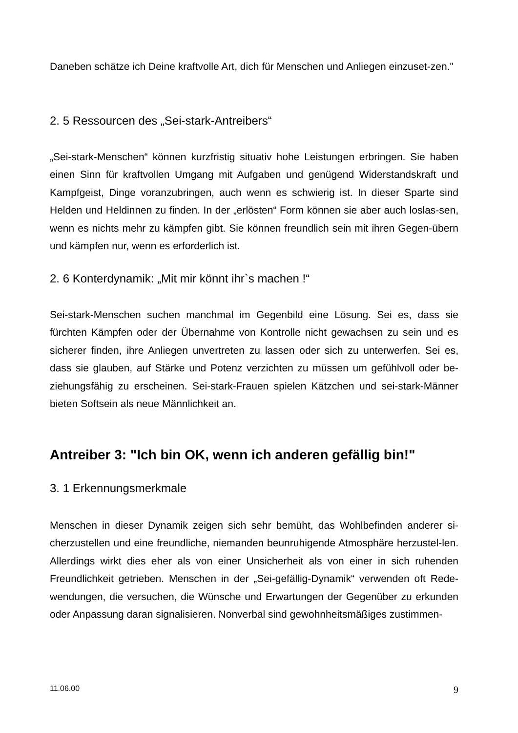Daneben schätze ich Deine kraftvolle Art, dich für Menschen und Anliegen einzuset-zen."
2. 5 Ressourcen des „Sei-stark-Antreibers“
„Sei-stark-Menschen“ können kurzfristig situativ hohe Leistungen erbringen. Sie haben einen Sinn für kraftvollen Umgang mit Aufgaben und genügend Widerstandskraft und Kampfgeist, Dinge voranzubringen, auch wenn es schwierig ist. In dieser Sparte sind Helden und Heldinnen zu finden. In der „erlösten“ Form können sie aber auch loslas-sen, wenn es nichts mehr zu kämpfen gibt. Sie können freundlich sein mit ihren Gegen-übern und kämpfen nur, wenn es erforderlich ist.
2. 6 Konterdynamik: „Mit mir könnt ihr`s machen !“
Sei-stark-Menschen suchen manchmal im Gegenbild eine Lösung. Sei es, dass sie fürchten Kämpfen oder der Übernahme von Kontrolle nicht gewachsen zu sein und es sicherer finden, ihre Anliegen unvertreten zu lassen oder sich zu unterwerfen. Sei es, dass sie glauben, auf Stärke und Potenz verzichten zu müssen um gefühlvoll oder be-ziehungsfähig zu erscheinen. Sei-stark-Frauen spielen Kätzchen und sei-stark-Männer bieten Softsein als neue Männlichkeit an.
Antreiber 3: "Ich bin OK, wenn ich anderen gefällig bin!"
3. 1 Erkennungsmerkmale
Menschen in dieser Dynamik zeigen sich sehr bemüht, das Wohlbefinden anderer si-cherzustellen und eine freundliche, niemanden beunruhigende Atmosphäre herzustel-len. Allerdings wirkt dies eher als von einer Unsicherheit als von einer in sich ruhenden Freundlichkeit getrieben. Menschen in der „Sei-gefällig-Dynamik“ verwenden oft Rede-wendungen, die versuchen, die Wünsche und Erwartungen der Gegenüber zu erkunden oder Anpassung daran signalisieren. Nonverbal sind gewohnheitsmäßiges zustimmen-
11.06.00 9